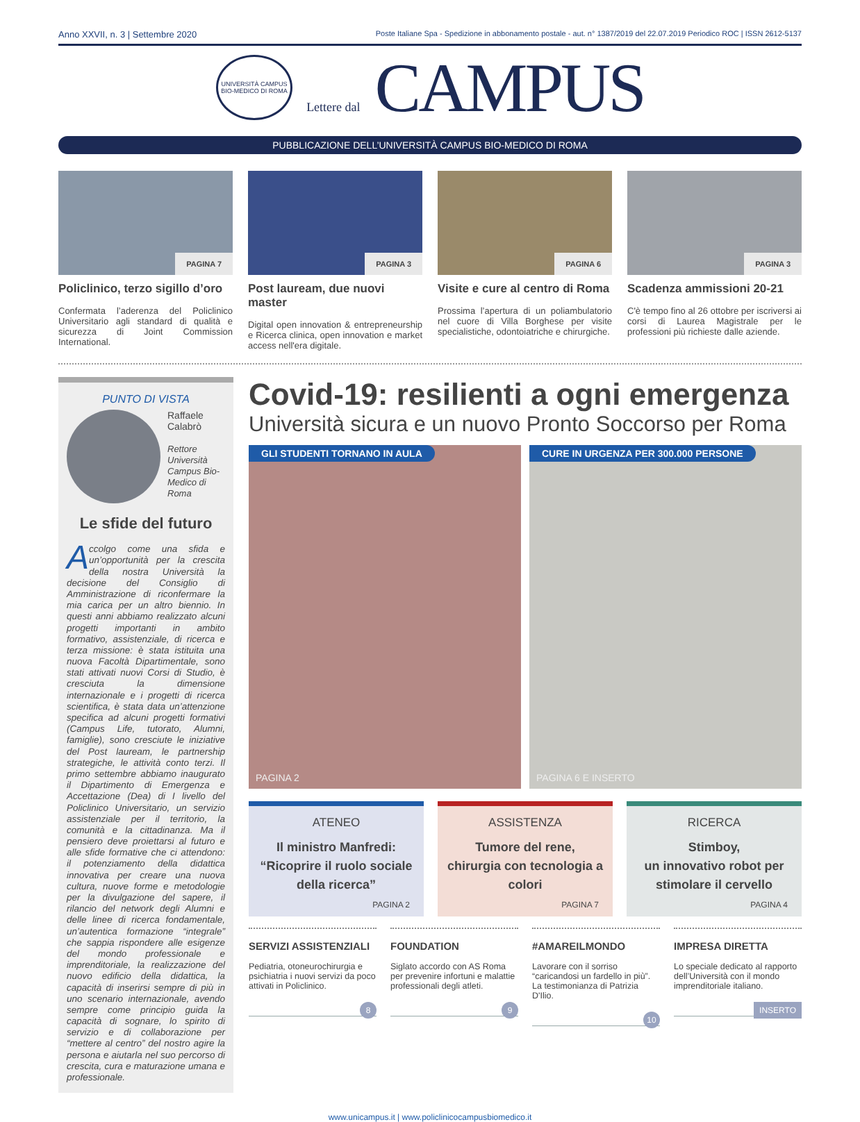Anno XXVII, n. 3 | Settembre 2020 Poste Italiane Spa - Spedizione in abbonamento postale - aut. n° 1387/2019 del 22.07.2019 Periodico ROC | ISSN 2612-5137
UNIVERSITÀ CAMPUS BIO-MEDICO DI ROMA
Lettere dal CAMPUS
PUBBLICAZIONE DELL’UNIVERSITÀ CAMPUS BIO-MEDICO DI ROMA
PAGINA 7
Policlinico, terzo sigillo d’oro
Confermata l’aderenza del Policlinico Universitario agli standard di qualità e sicurezza di Joint Commission International.
PAGINA 3
Post lauream, due nuovi master
Digital open innovation & entrepreneurship e Ricerca clinica, open innovation e market access nell'era digitale.
PAGINA 6
Visite e cure al centro di Roma
Prossima l’apertura di un poliambulatorio nel cuore di Villa Borghese per visite specialistiche, odontoiatriche e chirurgiche.
PAGINA 3
Scadenza ammissioni 20-21
C'è tempo fino al 26 ottobre per iscriversi ai corsi di Laurea Magistrale per le professioni più richieste dalle aziende.
PUNTO DI VISTA
Raffaele
Calabrò
Rettore Università Campus Bio-Medico di Roma
Le sfide del futuro
Accolgo come una sfida e un’opportunità per la crescita della nostra Università la decisione del Consiglio di Amministrazione di riconfermare la mia carica per un altro biennio. In questi anni abbiamo realizzato alcuni progetti importanti in ambito formativo, assistenziale, di ricerca e terza missione: è stata istituita una nuova Facoltà Dipartimentale, sono stati attivati nuovi Corsi di Studio, è cresciuta la dimensione internazionale e i progetti di ricerca scientifica, è stata data un’attenzione specifica ad alcuni progetti formativi (Campus Life, tutorato, Alumni, famiglie), sono cresciute le iniziative del Post lauream, le partnership strategiche, le attività conto terzi. Il primo settembre abbiamo inaugurato il Dipartimento di Emergenza e Accettazione (Dea) di I livello del Policlinico Universitario, un servizio assistenziale per il territorio, la comunità e la cittadinanza. Ma il pensiero deve proiettarsi al futuro e alle sfide formative che ci attendono: il potenziamento della didattica innovativa per creare una nuova cultura, nuove forme e metodologie per la divulgazione del sapere, il rilancio del network degli Alumni e delle linee di ricerca fondamentale, un’autentica formazione “integrale” che sappia rispondere alle esigenze del mondo professionale e imprenditoriale, la realizzazione del nuovo edificio della didattica, la capacità di inserirsi sempre di più in uno scenario internazionale, avendo sempre come principio guida la capacità di sognare, lo spirito di servizio e di collaborazione per “mettere al centro” del nostro agire la persona e aiutarla nel suo percorso di crescita, cura e maturazione umana e professionale.
Covid-19: resilienti a ogni emergenza
Università sicura e un nuovo Pronto Soccorso per Roma
GLI STUDENTI TORNANO IN AULA
PAGINA 2
CURE IN URGENZA PER 300.000 PERSONE
PAGINA 6 E INSERTO
ATENEO
Il ministro Manfredi:
“Ricoprire il ruolo sociale della ricerca”
PAGINA 2
ASSISTENZA
Tumore del rene,
chirurgia con tecnologia a colori
PAGINA 7
RICERCA
Stimboy,
un innovativo robot per stimolare il cervello
PAGINA 4
SERVIZI ASSISTENZIALI
Pediatria, otoneurochirurgia e psichiatria i nuovi servizi da poco attivati in Policlinico.
8
FOUNDATION
Siglato accordo con AS Roma per prevenire infortuni e malattie professionali degli atleti.
9
#AMAREILMONDO
Lavorare con il sorriso “caricandosi un fardello in più”. La testimonianza di Patrizia D'Ilio.
10
IMPRESA DIRETTA
Lo speciale dedicato al rapporto dell’Università con il mondo imprenditoriale italiano.
INSERTO
www.unicampus.it | www.policlinicocampusbiomedico.it